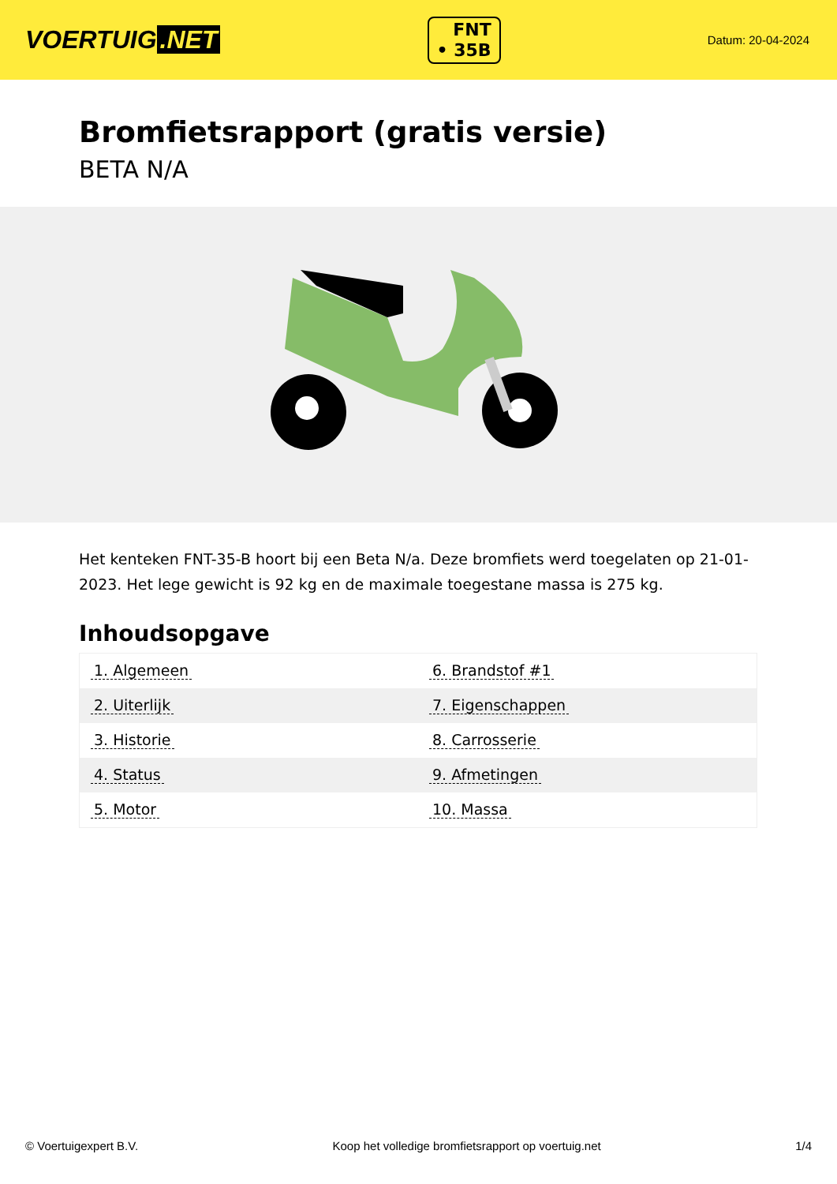VOERTUIG.NET
FNT
• 35B
Datum: 20-04-2024
Bromfietsrapport (gratis versie)
BETA N/A
Het kenteken FNT-35-B hoort bij een Beta N/a. Deze bromfiets werd toegelaten op 21-01-2023. Het lege gewicht is 92 kg en de maximale toegestane massa is 275 kg.
Inhoudsopgave
| 1. Algemeen | 6. Brandstof #1 |
| 2. Uiterlijk | 7. Eigenschappen |
| 3. Historie | 8. Carrosserie |
| 4. Status | 9. Afmetingen |
| 5. Motor | 10. Massa |
© Voertuigexpert B.V. Koop het volledige bromfietsrapport op voertuig.net 1/4